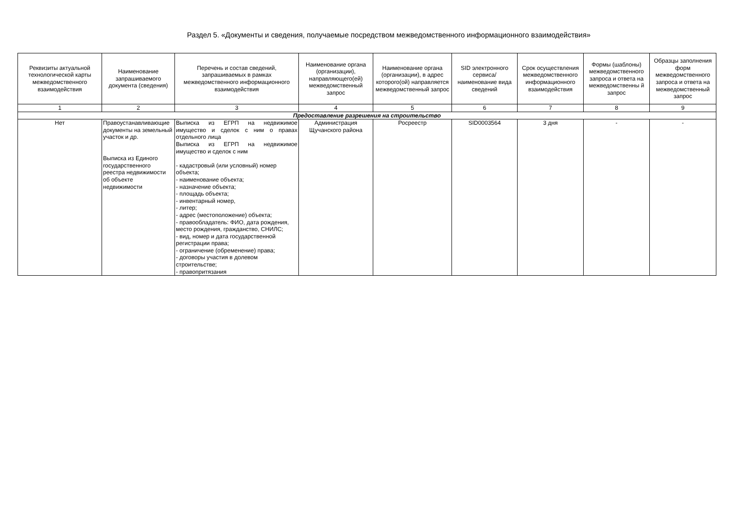Раздел 5. «Документы и сведения, получаемые посредством межведомственного информационного взаимодействия»
| Реквизиты актуальной технологической карты межведомственного взаимодействия | Наименование запрашиваемого документа (сведения) | Перечень и состав сведений, запрашиваемых в рамках межведомственного информационного взаимодействия | Наименование органа (организации), направляющего(ей) межведомственный запрос | Наименование органа (организации), в адрес которого(ой) направляется межведомственный запрос | SID электронного сервиса/ наименование вида сведений | Срок осуществления межведомственного информационного взаимодействия | Формы (шаблоны) межведомственного запроса и ответа на межведомственны й запрос | Образцы заполнения форм межведомственного запроса и ответа на межведомственный запрос |
| --- | --- | --- | --- | --- | --- | --- | --- | --- |
| 1 | 2 | 3 | 4 | 5 | 6 | 7 | 8 | 9 |
| Предоставление разрешения на строительство | | | | | | | | |
| Нет | Правоустанавливающие документы на земельный участок и др. Выписка из Единого государственного реестра недвижимости об объекте недвижимости | Выписка из ЕГРП на недвижимое имущество и сделок с ним о правах отдельного лица Выписка из ЕГРП на недвижимое имущество и сделок с ним - кадастровый (или условный) номер объекта; - наименование объекта; - назначение объекта; - площадь объекта; - инвентарный номер, - литер; - адрес (местоположение) объекта; - правообладатель: ФИО, дата рождения, место рождения, гражданство, СНИЛС; - вид, номер и дата государственной регистрации права; - ограничение (обременение) права; - договоры участия в долевом строительстве; - правопритязания | Администрация Щучанского района | Росреестр | SID0003564 | 3 дня | - | - |